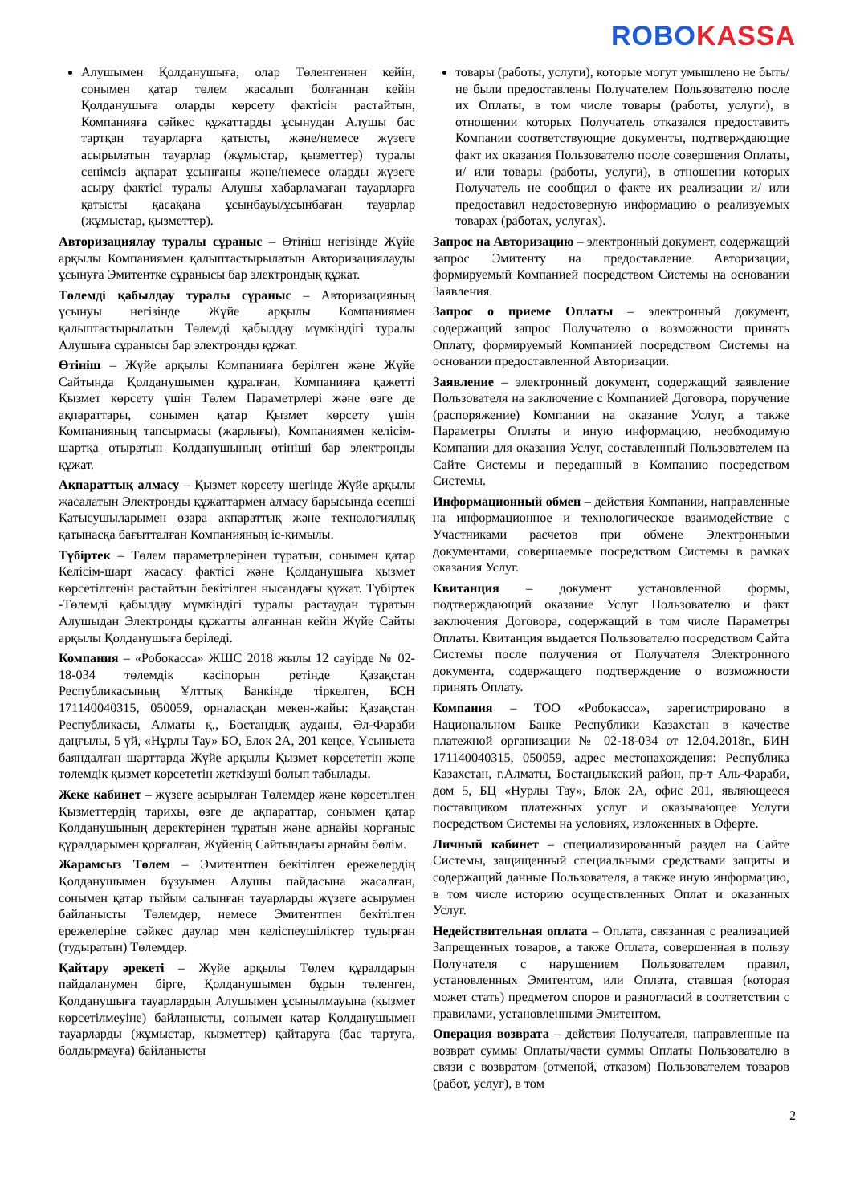ROBOKASSA
Алушымен Қолданушыға, олар Төленгеннен кейін, сонымен қатар төлем жасалып болғаннан кейін Қолданушыға оларды көрсету фактісін растайтын, Компанияға сәйкес құжаттарды ұсынудан Алушы бас тартқан тауарларға қатысты, және/немесе жүзеге асырылатын тауарлар (жұмыстар, қызметтер) туралы сенімсіз ақпарат ұсынғаны және/немесе оларды жүзеге асыру фактісі туралы Алушы хабарламаған тауарларға қатысты қасақана ұсынбауы/ұсынбаған тауарлар (жұмыстар, қызметтер).
Авторизациялау туралы сұраныс – Өтініш негізінде Жүйе арқылы Компаниямен қалыптастырылатын Авторизациялауды ұсынуға Эмитентке сұранысы бар электрондық құжат.
Төлемді қабылдау туралы сұраныс – Авторизацияның ұсынуы негізінде Жүйе арқылы Компаниямен қалыптастырылатын Төлемді қабылдау мүмкіндігі туралы Алушыға сұранысы бар электронды құжат.
Өтініш – Жүйе арқылы Компанияға берілген және Жүйе Сайтында Қолданушымен құралған, Компанияға қажетті Қызмет көрсету үшін Төлем Параметрлері және өзге де ақпараттары, сонымен қатар Қызмет көрсету үшін Компанияның тапсырмасы (жарлығы), Компаниямен келісім-шартқа отыратын Қолданушының өтініші бар электронды құжат.
Ақпараттық алмасу – Қызмет көрсету шегінде Жүйе арқылы жасалатын Электронды құжаттармен алмасу барысында есепші Қатысушыларымен өзара ақпараттық және технологиялық қатынасқа бағытталған Компанияның іс-қимылы.
Түбіртек – Төлем параметрлерінен тұратын, сонымен қатар Келісім-шарт жасасу фактісі және Қолданушыға қызмет көрсетілгенін растайтын бекітілген нысандағы құжат. Түбіртек -Төлемді қабылдау мүмкіндігі туралы растаудан тұратын Алушыдан Электронды құжатты алғаннан кейін Жүйе Сайты арқылы Қолданушыға беріледі.
Компания – «Робокасса» ЖШС 2018 жылы 12 сәуірде № 02-18-034 төлемдік кәсіпорын ретінде Қазақстан Республикасының Ұлттық Банкінде тіркелген, БСН 171140040315, 050059, орналасқан мекен-жайы: Қазақстан Республикасы, Алматы қ., Бостандық ауданы, Әл-Фараби даңғылы, 5 үй, «Нұрлы Тау» БО, Блок 2А, 201 кеңсе, Ұсыныста баяндалған шарттарда Жүйе арқылы Қызмет көрсететін және төлемдік қызмет көрсететін жеткізуші болып табылады.
Жеке кабинет – жүзеге асырылған Төлемдер және көрсетілген Қызметтердің тарихы, өзге де ақпараттар, сонымен қатар Қолданушының деректерінен тұратын және арнайы қорғаныс құралдарымен қорғалған, Жүйенің Сайтындағы арнайы бөлім.
Жарамсыз Төлем – Эмитентпен бекітілген ережелердің Қолданушымен бұзуымен Алушы пайдасына жасалған, сонымен қатар тыйым салынған тауарларды жүзеге асырумен байланысты Төлемдер, немесе Эмитентпен бекітілген ережелеріне сәйкес даулар мен келіспеушіліктер тудырған (тудыратын) Төлемдер.
Қайтару әрекеті – Жүйе арқылы Төлем құралдарын пайдаланумен бірге, Қолданушымен бұрын төленген, Қолданушыға тауарлардың Алушымен ұсынылмауына (қызмет көрсетілмеуіне) байланысты, сонымен қатар Қолданушымен тауарларды (жұмыстар, қызметтер) қайтаруға (бас тартуға, болдырмауға) байланысты
товары (работы, услуги), которые могут умышлено не быть/ не были предоставлены Получателем Пользователю после их Оплаты, в том числе товары (работы, услуги), в отношении которых Получатель отказался предоставить Компании соответствующие документы, подтверждающие факт их оказания Пользователю после совершения Оплаты, и/ или товары (работы, услуги), в отношении которых Получатель не сообщил о факте их реализации и/ или предоставил недостоверную информацию о реализуемых товарах (работах, услугах).
Запрос на Авторизацию – электронный документ, содержащий запрос Эмитенту на предоставление Авторизации, формируемый Компанией посредством Системы на основании Заявления.
Запрос о приеме Оплаты – электронный документ, содержащий запрос Получателю о возможности принять Оплату, формируемый Компанией посредством Системы на основании предоставленной Авторизации.
Заявление – электронный документ, содержащий заявление Пользователя на заключение с Компанией Договора, поручение (распоряжение) Компании на оказание Услуг, а также Параметры Оплаты и иную информацию, необходимую Компании для оказания Услуг, составленный Пользователем на Сайте Системы и переданный в Компанию посредством Системы.
Информационный обмен – действия Компании, направленные на информационное и технологическое взаимодействие с Участниками расчетов при обмене Электронными документами, совершаемые посредством Системы в рамках оказания Услуг.
Квитанция – документ установленной формы, подтверждающий оказание Услуг Пользователю и факт заключения Договора, содержащий в том числе Параметры Оплаты. Квитанция выдается Пользователю посредством Сайта Системы после получения от Получателя Электронного документа, содержащего подтверждение о возможности принять Оплату.
Компания – ТОО «Робокасса», зарегистрировано в Национальном Банке Республики Казахстан в качестве платежной организации № 02-18-034 от 12.04.2018г., БИН 171140040315, 050059, адрес местонахождения: Республика Казахстан, г.Алматы, Бостандыкский район, пр-т Аль-Фараби, дом 5, БЦ «Нурлы Тау», Блок 2А, офис 201, являющееся поставщиком платежных услуг и оказывающее Услуги посредством Системы на условиях, изложенных в Оферте.
Личный кабинет – специализированный раздел на Сайте Системы, защищенный специальными средствами защиты и содержащий данные Пользователя, а также иную информацию, в том числе историю осуществленных Оплат и оказанных Услуг.
Недействительная оплата – Оплата, связанная с реализацией Запрещенных товаров, а также Оплата, совершенная в пользу Получателя с нарушением Пользователем правил, установленных Эмитентом, или Оплата, ставшая (которая может стать) предметом споров и разногласий в соответствии с правилами, установленными Эмитентом.
Операция возврата – действия Получателя, направленные на возврат суммы Оплаты/части суммы Оплаты Пользователю в связи с возвратом (отменой, отказом) Пользователем товаров (работ, услуг), в том
2